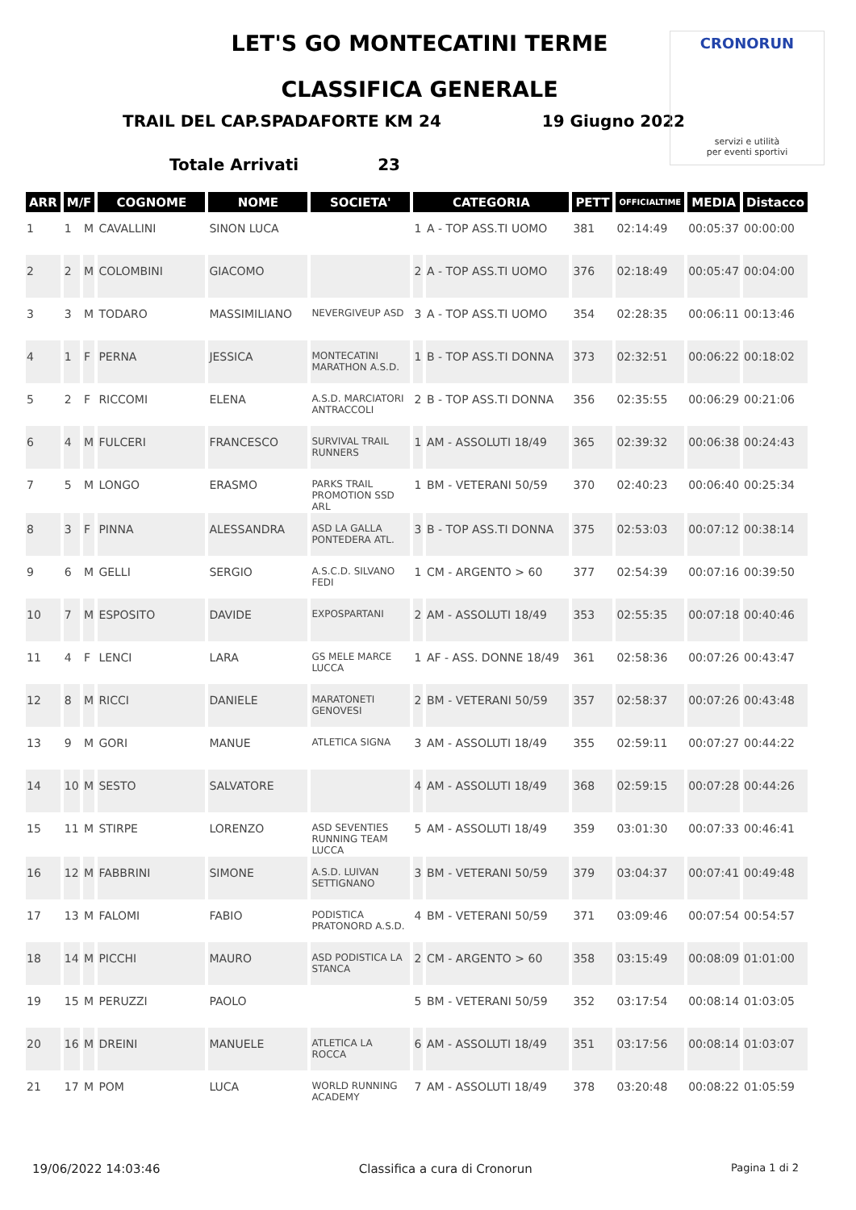CRONORUN
servizi e utilità
per eventi sportivi
LET'S GO MONTECATINI TERME
CLASSIFICA GENERALE
TRAIL DEL CAP.SPADAFORTE KM 24 19 Giugno 2022
Totale Arrivati 23
| ARR | M/F | | COGNOME | NOME | SOCIETA' | CATEGORIA | | PETT | OFFICIALTIME | MEDIA | Distacco |
| --- | --- | --- | --- | --- | --- | --- | --- | --- | --- | --- | --- |
| 1 | 1 | M | CAVALLINI | SINON LUCA | | 1 | A - TOP ASS.TI UOMO | 381 | 02:14:49 | 00:05:37 | 00:00:00 |
| 2 | 2 | M | COLOMBINI | GIACOMO | | 2 | A - TOP ASS.TI UOMO | 376 | 02:18:49 | 00:05:47 | 00:04:00 |
| 3 | 3 | M | TODARO | MASSIMILIANO | NEVERGIVEUP ASD | 3 | A - TOP ASS.TI UOMO | 354 | 02:28:35 | 00:06:11 | 00:13:46 |
| 4 | 1 | F | PERNA | JESSICA | MONTECATINI MARATHON A.S.D. | 1 | B - TOP ASS.TI DONNA | 373 | 02:32:51 | 00:06:22 | 00:18:02 |
| 5 | 2 | F | RICCOMI | ELENA | A.S.D. MARCIATORI ANTRACCOLI | 2 | B - TOP ASS.TI DONNA | 356 | 02:35:55 | 00:06:29 | 00:21:06 |
| 6 | 4 | M | FULCERI | FRANCESCO | SURVIVAL TRAIL RUNNERS | 1 | AM - ASSOLUTI 18/49 | 365 | 02:39:32 | 00:06:38 | 00:24:43 |
| 7 | 5 | M | LONGO | ERASMO | PARKS TRAIL PROMOTION SSD ARL | 1 | BM - VETERANI 50/59 | 370 | 02:40:23 | 00:06:40 | 00:25:34 |
| 8 | 3 | F | PINNA | ALESSANDRA | ASD LA GALLA PONTEDERA ATL. | 3 | B - TOP ASS.TI DONNA | 375 | 02:53:03 | 00:07:12 | 00:38:14 |
| 9 | 6 | M | GELLI | SERGIO | A.S.C.D. SILVANO FEDI | 1 | CM - ARGENTO > 60 | 377 | 02:54:39 | 00:07:16 | 00:39:50 |
| 10 | 7 | M | ESPOSITO | DAVIDE | EXPOSPARTANI | 2 | AM - ASSOLUTI 18/49 | 353 | 02:55:35 | 00:07:18 | 00:40:46 |
| 11 | 4 | F | LENCI | LARA | GS MELE MARCE LUCCA | 1 | AF - ASS. DONNE 18/49 | 361 | 02:58:36 | 00:07:26 | 00:43:47 |
| 12 | 8 | M | RICCI | DANIELE | MARATONETI GENOVESI | 2 | BM - VETERANI 50/59 | 357 | 02:58:37 | 00:07:26 | 00:43:48 |
| 13 | 9 | M | GORI | MANUE | ATLETICA SIGNA | 3 | AM - ASSOLUTI 18/49 | 355 | 02:59:11 | 00:07:27 | 00:44:22 |
| 14 | 10 | M | SESTO | SALVATORE | | 4 | AM - ASSOLUTI 18/49 | 368 | 02:59:15 | 00:07:28 | 00:44:26 |
| 15 | 11 | M | STIRPE | LORENZO | ASD SEVENTIES RUNNING TEAM LUCCA | 5 | AM - ASSOLUTI 18/49 | 359 | 03:01:30 | 00:07:33 | 00:46:41 |
| 16 | 12 | M | FABBRINI | SIMONE | A.S.D. LUIVAN SETTIGNANO | 3 | BM - VETERANI 50/59 | 379 | 03:04:37 | 00:07:41 | 00:49:48 |
| 17 | 13 | M | FALOMI | FABIO | PODISTICA PRATONORD A.S.D. | 4 | BM - VETERANI 50/59 | 371 | 03:09:46 | 00:07:54 | 00:54:57 |
| 18 | 14 | M | PICCHI | MAURO | ASD PODISTICA LA STANCA | 2 | CM - ARGENTO > 60 | 358 | 03:15:49 | 00:08:09 | 01:01:00 |
| 19 | 15 | M | PERUZZI | PAOLO | | 5 | BM - VETERANI 50/59 | 352 | 03:17:54 | 00:08:14 | 01:03:05 |
| 20 | 16 | M | DREINI | MANUELE | ATLETICA LA ROCCA | 6 | AM - ASSOLUTI 18/49 | 351 | 03:17:56 | 00:08:14 | 01:03:07 |
| 21 | 17 | M | POM | LUCA | WORLD RUNNING ACADEMY | 7 | AM - ASSOLUTI 18/49 | 378 | 03:20:48 | 00:08:22 | 01:05:59 |
19/06/2022 14:03:46 Classifica a cura di Cronorun Pagina 1 di 2